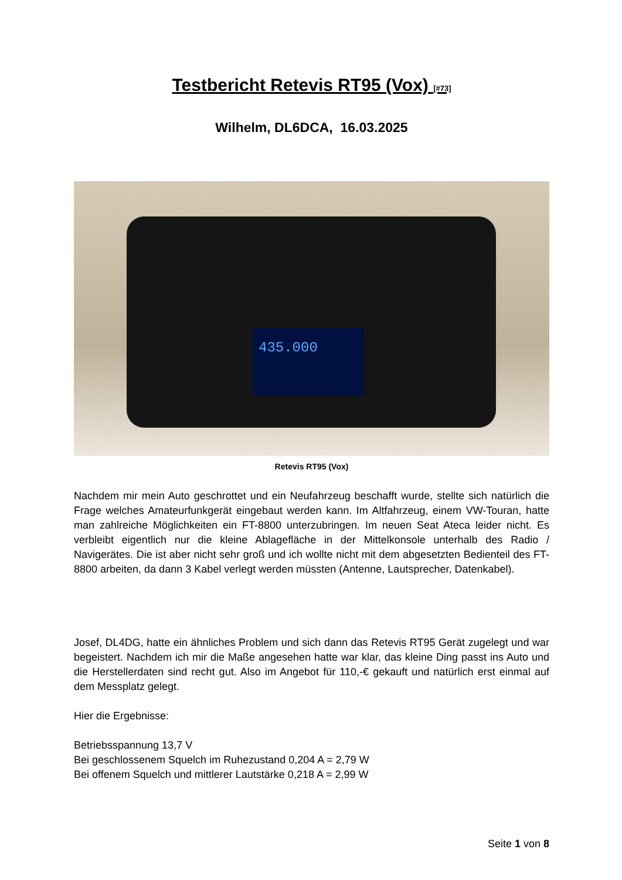Testbericht Retevis RT95 (Vox) [#73]
Wilhelm, DL6DCA, 16.03.2025
435.000
Retevis RT95 (Vox)
Nachdem mir mein Auto geschrottet und ein Neufahrzeug beschafft wurde, stellte sich natürlich die Frage welches Amateurfunkgerät eingebaut werden kann. Im Altfahrzeug, einem VW-Touran, hatte man zahlreiche Möglichkeiten ein FT-8800 unterzubringen. Im neuen Seat Ateca leider nicht. Es verbleibt eigentlich nur die kleine Ablagefläche in der Mittelkonsole unterhalb des Radio / Navigerätes. Die ist aber nicht sehr groß und ich wollte nicht mit dem abgesetzten Bedienteil des FT-8800 arbeiten, da dann 3 Kabel verlegt werden müssten (Antenne, Lautsprecher, Datenkabel).
Josef, DL4DG, hatte ein ähnliches Problem und sich dann das Retevis RT95 Gerät zugelegt und war begeistert. Nachdem ich mir die Maße angesehen hatte war klar, das kleine Ding passt ins Auto und die Herstellerdaten sind recht gut. Also im Angebot für 110,-€ gekauft und natürlich erst einmal auf dem Messplatz gelegt.
Hier die Ergebnisse:
Betriebsspannung 13,7 V
Bei geschlossenem Squelch im Ruhezustand 0,204 A = 2,79 W
Bei offenem Squelch und mittlerer Lautstärke 0,218 A = 2,99 W
Seite 1 von 8